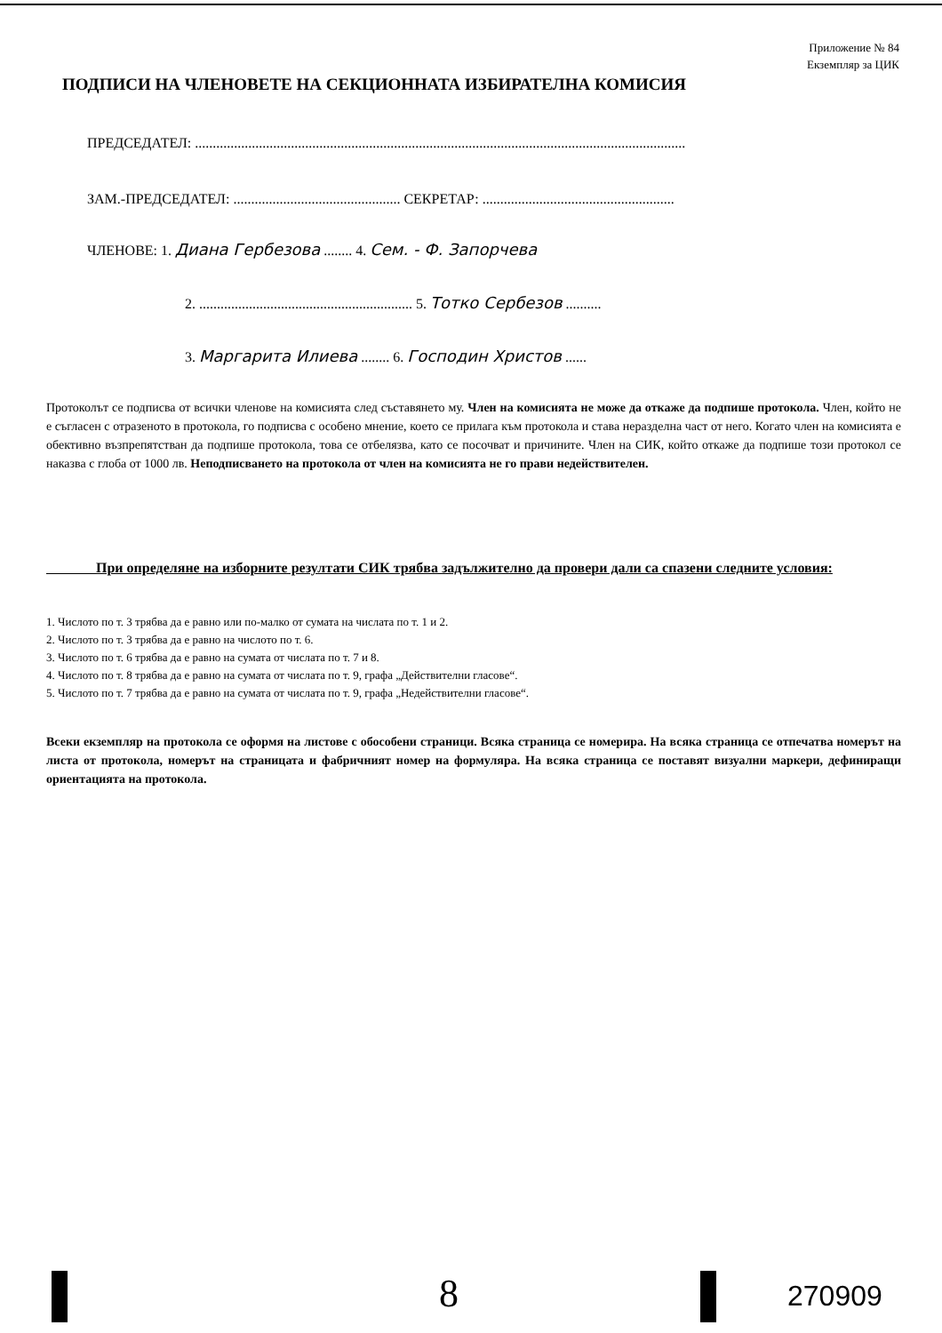Приложение № 84
Екземпляр за ЦИК
ПОДПИСИ НА ЧЛЕНОВЕТЕ НА СЕКЦИОННАТА ИЗБИРАТЕЛНА КОМИСИЯ
ПРЕДСЕДАТЕЛ: ..........................................................................................................................................
ЗАМ.-ПРЕДСЕДАТЕЛ: ............................................... СЕКРЕТАР: ......................................................
ЧЛЕНОВЕ: 1. Диана Гербезова ........ 4. Сем. - Ф. Запорчева
2. ............................................................ 5. Тотко Сербезов ..........
3. Маргарита Илиева ........ 6. Господин Христов ......
Протоколът се подписва от всички членове на комисията след съставянето му. Член на комисията не може да откаже да подпише протокола. Член, който не е съгласен с отразеното в протокола, го подписва с особено мнение, което се прилага към протокола и става неразделна част от него. Когато член на комисията е обективно възпрепятстван да подпише протокола, това се отбелязва, като се посочват и причините. Член на СИК, който откаже да подпише този протокол се наказва с глоба от 1000 лв. Неподписването на протокола от член на комисията не го прави недействителен.
При определяне на изборните резултати СИК трябва задължително да провери дали са спазени следните условия:
1. Числото по т. 3 трябва да е равно или по-малко от сумата на числата по т. 1 и 2.
2. Числото по т. 3 трябва да е равно на числото по т. 6.
3. Числото по т. 6 трябва да е равно на сумата от числата по т. 7 и 8.
4. Числото по т. 8 трябва да е равно на сумата от числата по т. 9, графа „Действителни гласове“.
5. Числото по т. 7 трябва да е равно на сумата от числата по т. 9, графа „Недействителни гласове“.
Всеки екземпляр на протокола се оформя на листове с обособени страници. Всяка страница се номерира. На всяка страница се отпечатва номерът на листа от протокола, номерът на страницата и фабричният номер на формуляра. На всяка страница се поставят визуални маркери, дефиниращи ориентацията на протокола.
8 270909